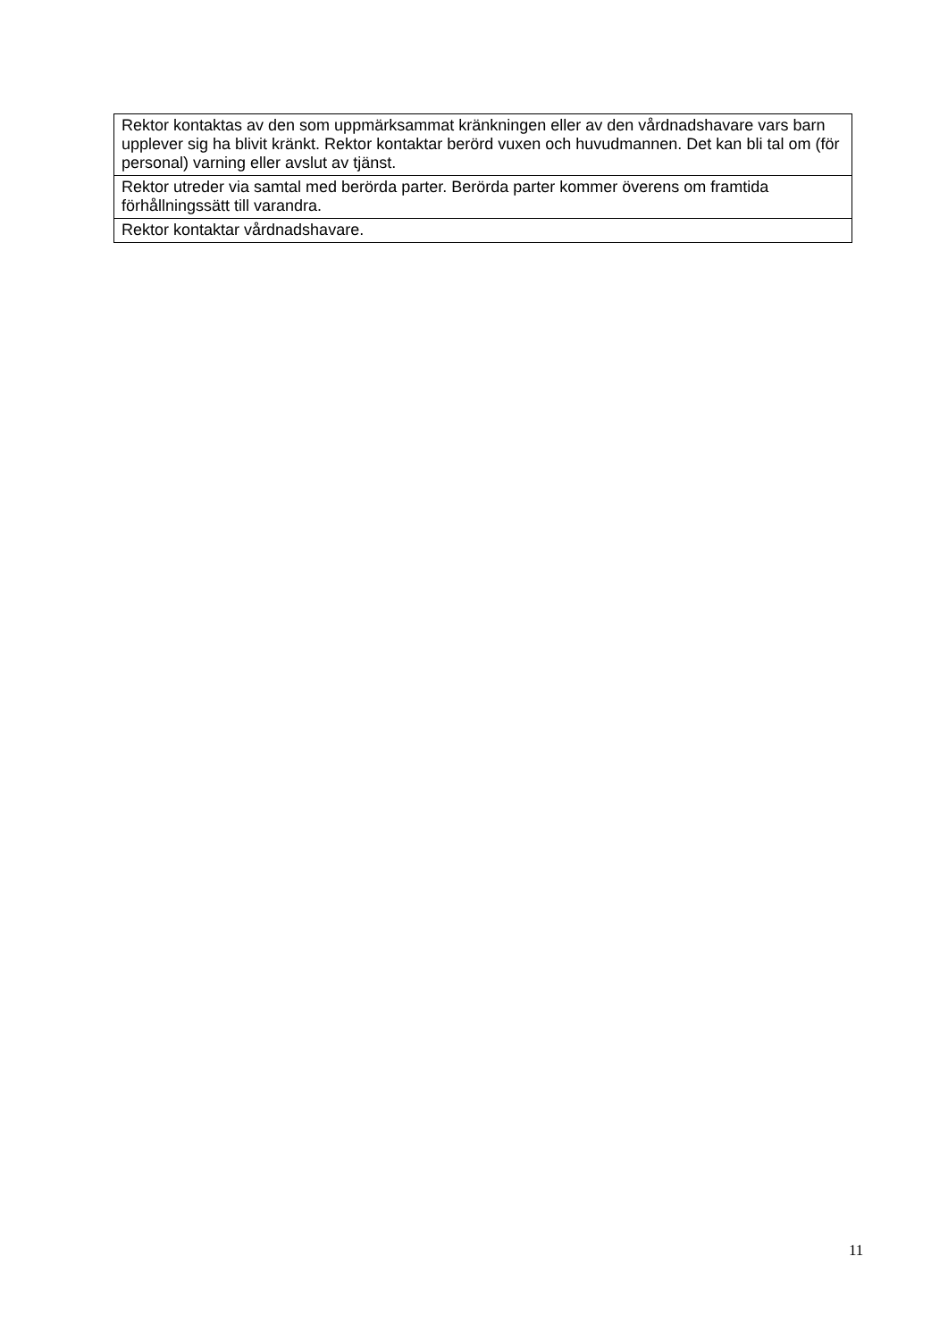| Rektor kontaktas av den som uppmärksammat kränkningen eller av den vårdnadshavare vars barn upplever sig ha blivit kränkt. Rektor kontaktar berörd vuxen och huvudmannen. Det kan bli tal om (för personal) varning eller avslut av tjänst. |
| Rektor utreder via samtal med berörda parter. Berörda parter kommer överens om framtida förhållningssätt till varandra. |
| Rektor kontaktar vårdnadshavare. |
11